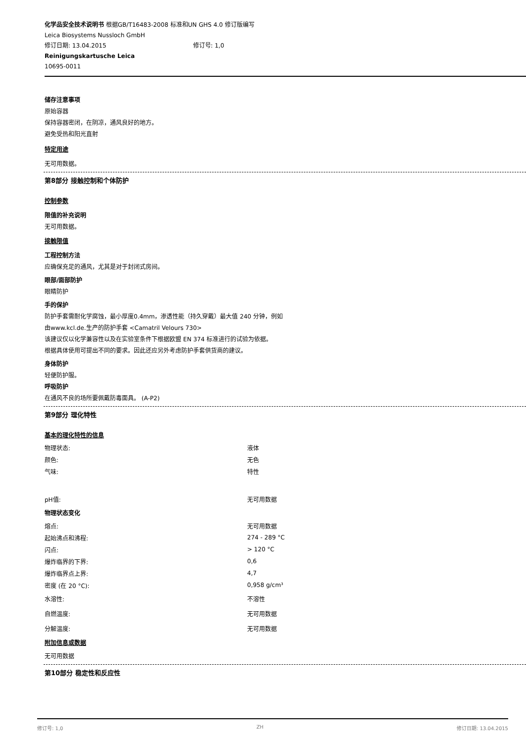化学品安全技术说明书 根据GB/T16483-2008 标准和UN GHS 4.0 修订版编写
Leica Biosystems Nussloch GmbH
修订日期: 13.04.2015 修订号: 1,0
Reinigungskartusche Leica
10695-0011
储存注意事项
原始容器
保持容器密闭，在阴凉，通风良好的地方。
避免受热和阳光直射
特定用途
无可用数据。
第8部分 接触控制和个体防护
控制参数
限值的补充说明
无可用数据。
接触限值
工程控制方法
应确保充足的通风，尤其是对于封闭式房间。
眼部/面部防护
眼睛防护
手的保护
防护手套需耐化学腐蚀，最小厚度0.4mm，渗透性能（持久穿戴）最大值 240 分钟，例如
由www.kcl.de.生产的防护手套 <Camatril Velours 730>
该建议仅以化学兼容性以及在实验室条件下根据欧盟 EN 374 标准进行的试验为依据。
根据具体使用可提出不同的要求。因此还应另外考虑防护手套供货商的建议。
身体防护
轻便防护服。
呼吸防护
在通风不良的场所要佩戴防毒面具。 (A-P2)
第9部分 理化特性
基本的理化特性的信息
| 物理状态: | 液体 |
| 颜色: | 无色 |
| 气味: | 特性 |
| pH值: | 无可用数据 |
| 物理状态变化 | |
| 熔点: | 无可用数据 |
| 起始沸点和沸程: | 274 - 289 °C |
| 闪点: | > 120 °C |
| 爆炸临界的下界: | 0,6 |
| 爆炸临界点上界: | 4,7 |
| 密度 (在 20 °C): | 0,958 g/cm³ |
| 水溶性: | 不溶性 |
| 自燃温度: | 无可用数据 |
| 分解温度: | 无可用数据 |
附加信息或数据
无可用数据
第10部分 稳定性和反应性
修订号: 1,0 ZH 修订日期: 13.04.2015